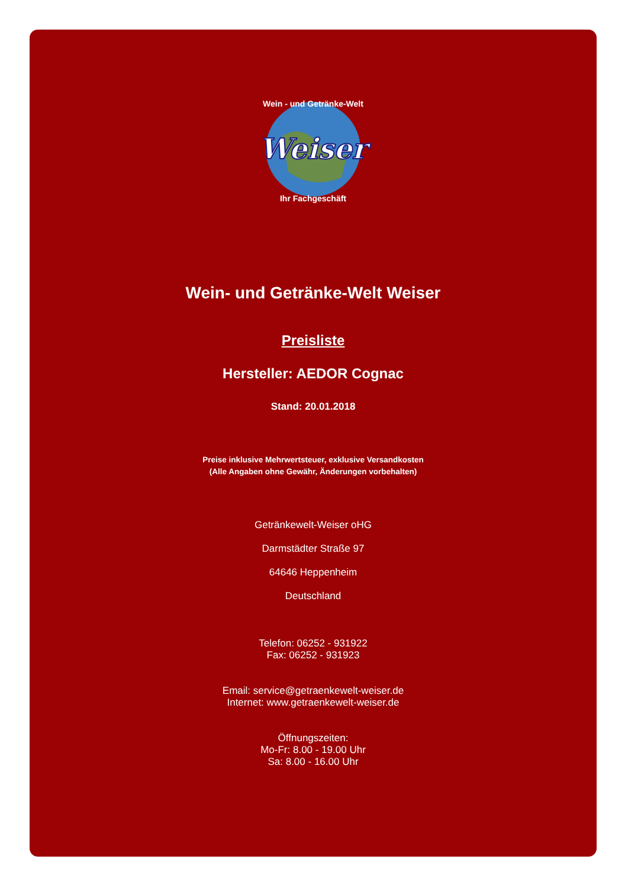Weiser
Wein - und Getränke-Welt
Ihr Fachgeschäft
Wein- und Getränke-Welt Weiser
Preisliste
Hersteller: AEDOR Cognac
Stand: 20.01.2018
Preise inklusive Mehrwertsteuer, exklusive Versandkosten
(Alle Angaben ohne Gewähr, Änderungen vorbehalten)
Getränkewelt-Weiser oHG
Darmstädter Straße 97
64646 Heppenheim
Deutschland
Telefon: 06252 - 931922
Fax: 06252 - 931923
Email: service@getraenkewelt-weiser.de
Internet: www.getraenkewelt-weiser.de
Öffnungszeiten:
Mo-Fr: 8.00 - 19.00 Uhr
Sa: 8.00 - 16.00 Uhr